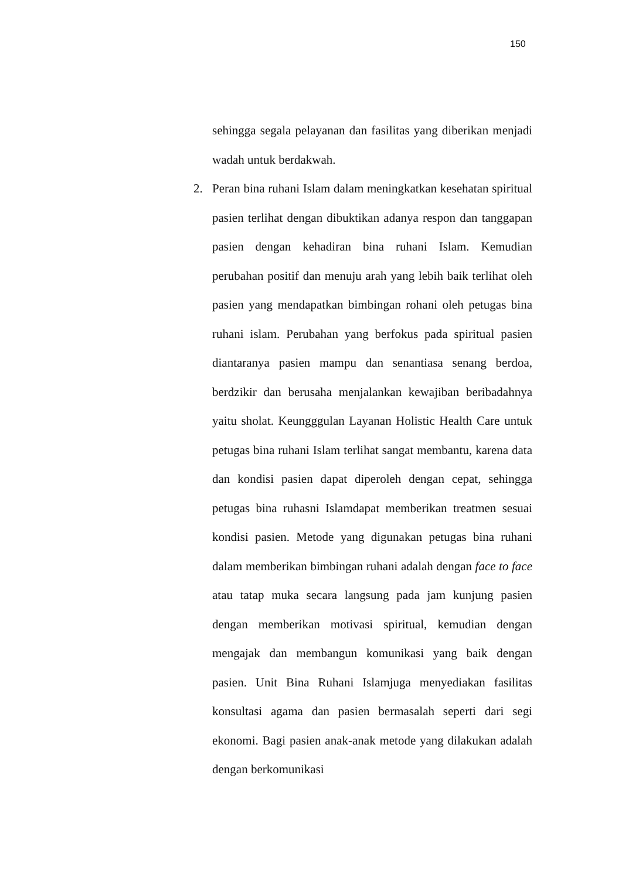150
sehingga segala pelayanan dan fasilitas yang diberikan menjadi wadah untuk berdakwah.
2. Peran bina ruhani Islam dalam meningkatkan kesehatan spiritual pasien terlihat dengan dibuktikan adanya respon dan tanggapan pasien dengan kehadiran bina ruhani Islam. Kemudian perubahan positif dan menuju arah yang lebih baik terlihat oleh pasien yang mendapatkan bimbingan rohani oleh petugas bina ruhani islam. Perubahan yang berfokus pada spiritual pasien diantaranya pasien mampu dan senantiasa senang berdoa, berdzikir dan berusaha menjalankan kewajiban beribadahnya yaitu sholat. Keungggulan Layanan Holistic Health Care untuk petugas bina ruhani Islam terlihat sangat membantu, karena data dan kondisi pasien dapat diperoleh dengan cepat, sehingga petugas bina ruhasni Islamdapat memberikan treatmen sesuai kondisi pasien. Metode yang digunakan petugas bina ruhani dalam memberikan bimbingan ruhani adalah dengan face to face atau tatap muka secara langsung pada jam kunjung pasien dengan memberikan motivasi spiritual, kemudian dengan mengajak dan membangun komunikasi yang baik dengan pasien. Unit Bina Ruhani Islamjuga menyediakan fasilitas konsultasi agama dan pasien bermasalah seperti dari segi ekonomi. Bagi pasien anak-anak metode yang dilakukan adalah dengan berkomunikasi